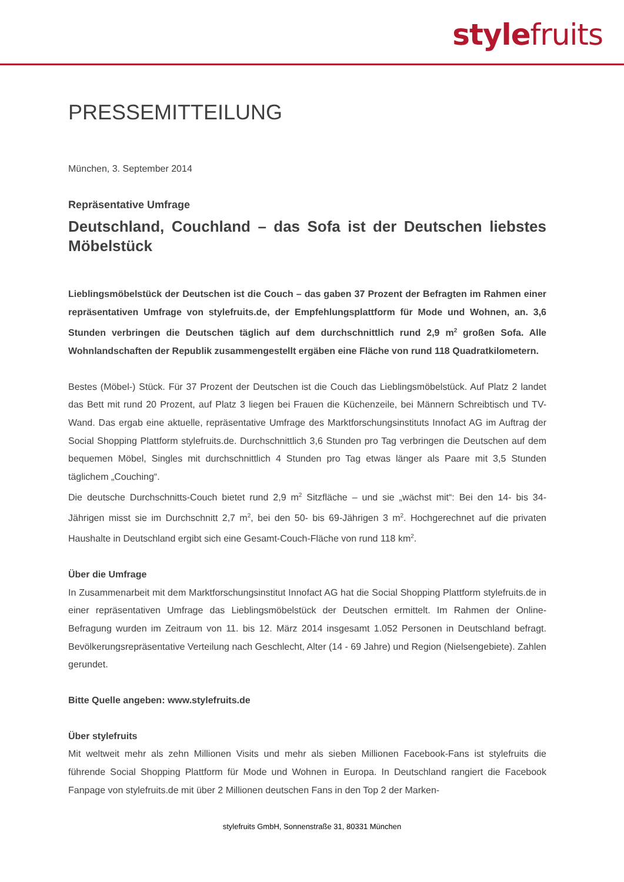stylefruits
PRESSEMITTEILUNG
München, 3. September 2014
Repräsentative Umfrage
Deutschland, Couchland – das Sofa ist der Deutschen liebstes Möbelstück
Lieblingsmöbelstück der Deutschen ist die Couch – das gaben 37 Prozent der Befragten im Rahmen einer repräsentativen Umfrage von stylefruits.de, der Empfehlungsplattform für Mode und Wohnen, an. 3,6 Stunden verbringen die Deutschen täglich auf dem durchschnittlich rund 2,9 m<sup>2</sup> großen Sofa. Alle Wohnlandschaften der Republik zusammengestellt ergäben eine Fläche von rund 118 Quadratkilometern.
Bestes (Möbel-) Stück. Für 37 Prozent der Deutschen ist die Couch das Lieblingsmöbelstück. Auf Platz 2 landet das Bett mit rund 20 Prozent, auf Platz 3 liegen bei Frauen die Küchenzeile, bei Männern Schreibtisch und TV-Wand. Das ergab eine aktuelle, repräsentative Umfrage des Marktforschungsinstituts Innofact AG im Auftrag der Social Shopping Plattform stylefruits.de. Durchschnittlich 3,6 Stunden pro Tag verbringen die Deutschen auf dem bequemen Möbel, Singles mit durchschnittlich 4 Stunden pro Tag etwas länger als Paare mit 3,5 Stunden täglichem „Couching“.
Die deutsche Durchschnitts-Couch bietet rund 2,9 m<sup>2</sup> Sitzfläche – und sie „wächst mit“: Bei den 14- bis 34-Jährigen misst sie im Durchschnitt 2,7 m<sup>2</sup>, bei den 50- bis 69-Jährigen 3 m<sup>2</sup>. Hochgerechnet auf die privaten Haushalte in Deutschland ergibt sich eine Gesamt-Couch-Fläche von rund 118 km<sup>2</sup>.
Über die Umfrage
In Zusammenarbeit mit dem Marktforschungsinstitut Innofact AG hat die Social Shopping Plattform stylefruits.de in einer repräsentativen Umfrage das Lieblingsmöbelstück der Deutschen ermittelt. Im Rahmen der Online-Befragung wurden im Zeitraum von 11. bis 12. März 2014 insgesamt 1.052 Personen in Deutschland befragt. Bevölkerungsrepräsentative Verteilung nach Geschlecht, Alter (14 - 69 Jahre) und Region (Nielsengebiete). Zahlen gerundet.
Bitte Quelle angeben: www.stylefruits.de
Über stylefruits
Mit weltweit mehr als zehn Millionen Visits und mehr als sieben Millionen Facebook-Fans ist stylefruits die führende Social Shopping Plattform für Mode und Wohnen in Europa. In Deutschland rangiert die Facebook Fanpage von stylefruits.de mit über 2 Millionen deutschen Fans in den Top 2 der Marken-
stylefruits GmbH, Sonnenstraße 31, 80331 München